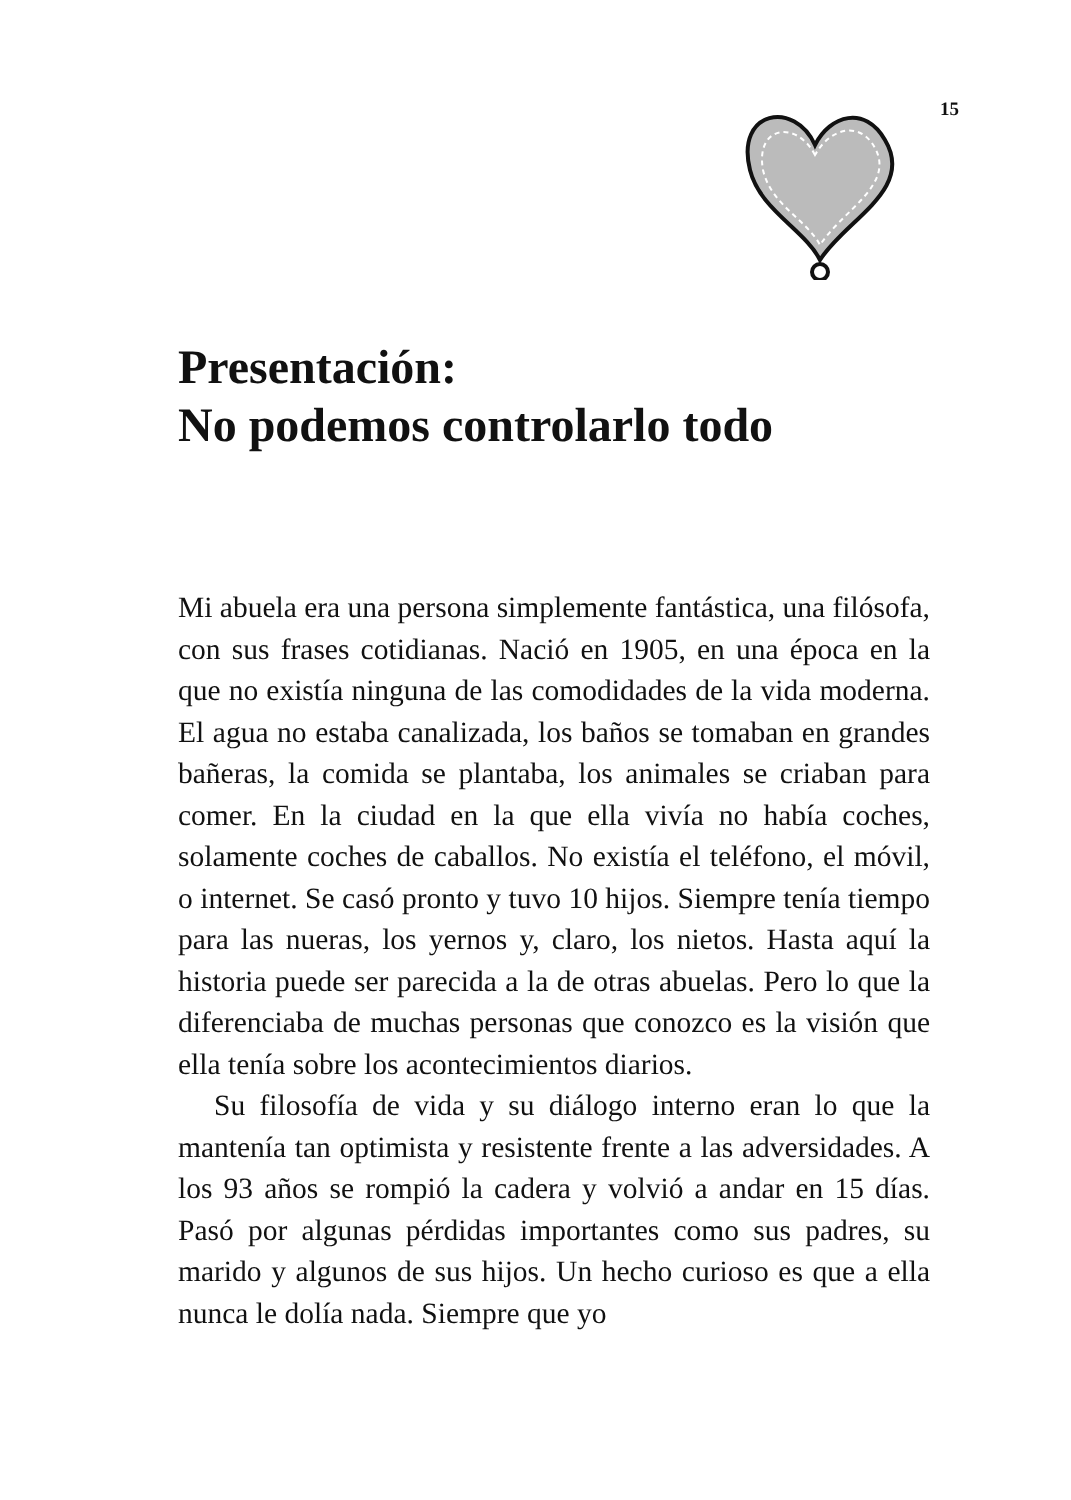15
Presentación:
No podemos controlarlo todo
Mi abuela era una persona simplemente fantástica, una filósofa, con sus frases cotidianas. Nació en 1905, en una época en la que no existía ninguna de las comodidades de la vida moderna. El agua no estaba canalizada, los baños se tomaban en grandes bañeras, la comida se plantaba, los animales se criaban para comer. En la ciudad en la que ella vivía no había coches, solamente coches de caballos. No existía el teléfono, el móvil, o internet. Se casó pronto y tuvo 10 hijos. Siempre tenía tiempo para las nueras, los yernos y, claro, los nietos. Hasta aquí la historia puede ser parecida a la de otras abuelas. Pero lo que la diferenciaba de muchas personas que conozco es la visión que ella tenía sobre los acontecimientos diarios.
Su filosofía de vida y su diálogo interno eran lo que la mantenía tan optimista y resistente frente a las adversidades. A los 93 años se rompió la cadera y volvió a andar en 15 días. Pasó por algunas pérdidas importantes como sus padres, su marido y algunos de sus hijos. Un hecho curioso es que a ella nunca le dolía nada. Siempre que yo